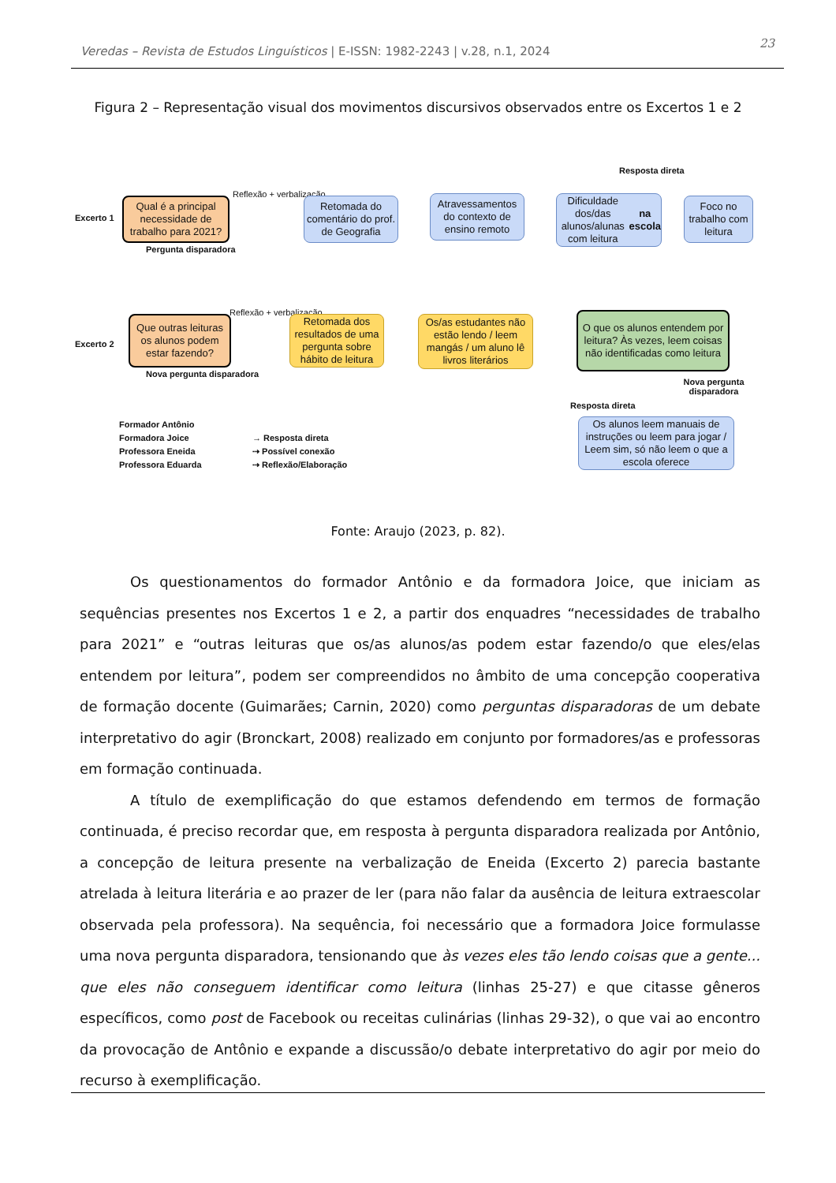Veredas – Revista de Estudos Linguísticos | E-ISSN: 1982-2243 | v.28, n.1, 2024 23
Figura 2 – Representação visual dos movimentos discursivos observados entre os Excertos 1 e 2
Excerto 1
Resposta direta
Qual é a principal necessidade de trabalho para 2021?
Reflexão + verbalização
Retomada do comentário do prof. de Geografia
Atravessamentos do contexto de ensino remoto
Dificuldade dos/das alunos/alunas com leitura na escola
Foco no trabalho com leitura
Pergunta disparadora
Excerto 2
Que outras leituras os alunos podem estar fazendo?
Reflexão + verbalização
Retomada dos resultados de uma pergunta sobre hábito de leitura
Os/as estudantes não estão lendo / leem mangás / um aluno lê livros literários
O que os alunos entendem por leitura? Às vezes, leem coisas não identificadas como leitura
Nova pergunta disparadora
Nova pergunta disparadora
Resposta direta
Os alunos leem manuais de instruções ou leem para jogar / Leem sim, só não leem o que a escola oferece
Formador Antônio
Formadora Joice
Professora Eneida
Professora Eduarda
→ Resposta direta
⇢ Possível conexão
⇢ Reflexão/Elaboração
Fonte: Araujo (2023, p. 82).
Os questionamentos do formador Antônio e da formadora Joice, que iniciam as sequências presentes nos Excertos 1 e 2, a partir dos enquadres “necessidades de trabalho para 2021” e “outras leituras que os/as alunos/as podem estar fazendo/o que eles/elas entendem por leitura”, podem ser compreendidos no âmbito de uma concepção cooperativa de formação docente (Guimarães; Carnin, 2020) como perguntas disparadoras de um debate interpretativo do agir (Bronckart, 2008) realizado em conjunto por formadores/as e professoras em formação continuada.
A título de exemplificação do que estamos defendendo em termos de formação continuada, é preciso recordar que, em resposta à pergunta disparadora realizada por Antônio, a concepção de leitura presente na verbalização de Eneida (Excerto 2) parecia bastante atrelada à leitura literária e ao prazer de ler (para não falar da ausência de leitura extraescolar observada pela professora). Na sequência, foi necessário que a formadora Joice formulasse uma nova pergunta disparadora, tensionando que às vezes eles tão lendo coisas que a gente... que eles não conseguem identificar como leitura (linhas 25-27) e que citasse gêneros específicos, como post de Facebook ou receitas culinárias (linhas 29-32), o que vai ao encontro da provocação de Antônio e expande a discussão/o debate interpretativo do agir por meio do recurso à exemplificação.